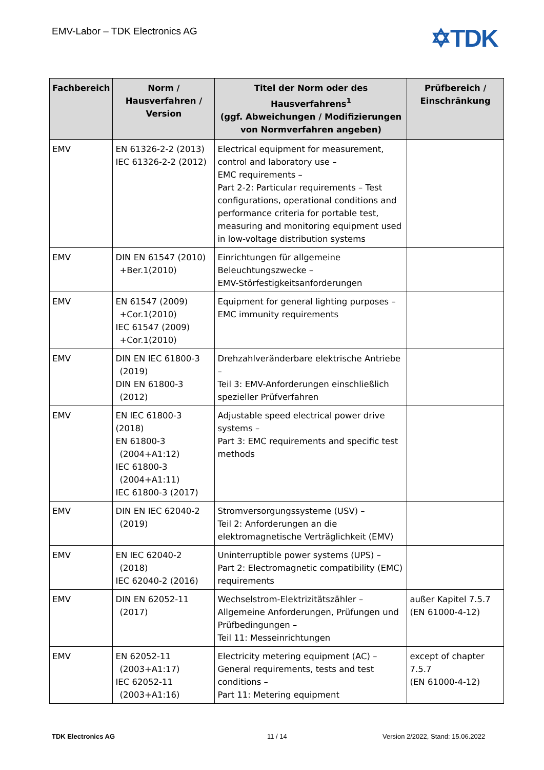EMV-Labor – TDK Electronics AG ✡TDK
| Fachbereich | Norm / Hausverfahren / Version | Titel der Norm oder des Hausverfahrens<sup>1</sup> (ggf. Abweichungen / Modifizierungen von Normverfahren angeben) | Prüfbereich / Einschränkung |
| --- | --- | --- | --- |
| EMV | EN 61326-2-2 (2013) IEC 61326-2-2 (2012) | Electrical equipment for measurement, control and laboratory use – EMC requirements – Part 2-2: Particular requirements – Test configurations, operational conditions and performance criteria for portable test, measuring and monitoring equipment used in low-voltage distribution systems | |
| EMV | DIN EN 61547 (2010) +Ber.1(2010) | Einrichtungen für allgemeine Beleuchtungszwecke – EMV-Störfestigkeitsanforderungen | |
| EMV | EN 61547 (2009) +Cor.1(2010) IEC 61547 (2009) +Cor.1(2010) | Equipment for general lighting purposes – EMC immunity requirements | |
| EMV | DIN EN IEC 61800-3 (2019) DIN EN 61800-3 (2012) | Drehzahlveränderbare elektrische Antriebe – Teil 3: EMV-Anforderungen einschließlich spezieller Prüfverfahren | |
| EMV | EN IEC 61800-3 (2018) EN 61800-3 (2004+A1:12) IEC 61800-3 (2004+A1:11) IEC 61800-3 (2017) | Adjustable speed electrical power drive systems – Part 3: EMC requirements and specific test methods | |
| EMV | DIN EN IEC 62040-2 (2019) | Stromversorgungssysteme (USV) – Teil 2: Anforderungen an die elektromagnetische Verträglichkeit (EMV) | |
| EMV | EN IEC 62040-2 (2018) IEC 62040-2 (2016) | Uninterruptible power systems (UPS) – Part 2: Electromagnetic compatibility (EMC) requirements | |
| EMV | DIN EN 62052-11 (2017) | Wechselstrom-Elektrizitätszähler – Allgemeine Anforderungen, Prüfungen und Prüfbedingungen – Teil 11: Messeinrichtungen | außer Kapitel 7.5.7 (EN 61000-4-12) |
| EMV | EN 62052-11 (2003+A1:17) IEC 62052-11 (2003+A1:16) | Electricity metering equipment (AC) – General requirements, tests and test conditions – Part 11: Metering equipment | except of chapter 7.5.7 (EN 61000-4-12) |
TDK Electronics AG 11 / 14
Version 2/2022, Stand: 15.06.2022